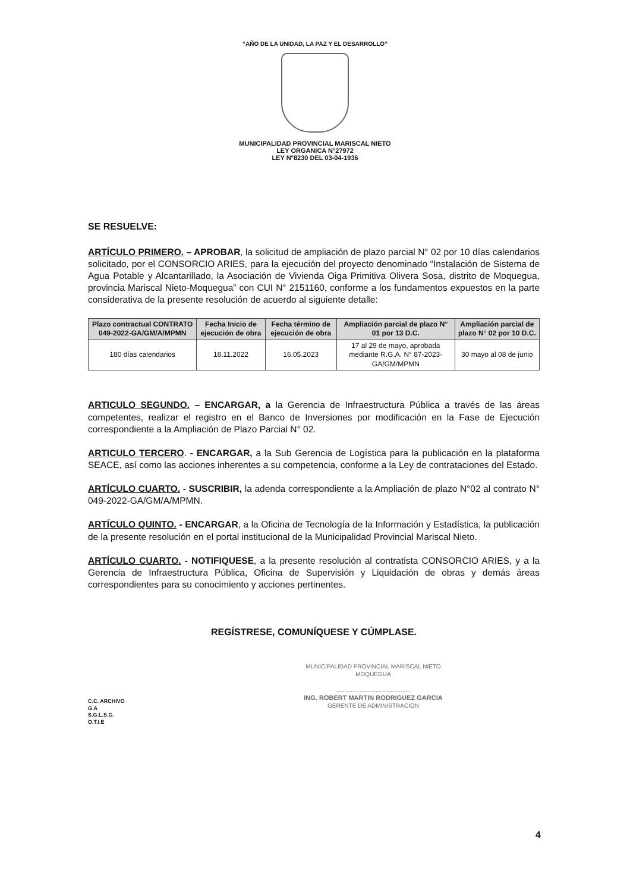“AÑO DE LA UNIDAD, LA PAZ Y EL DESARROLLO”
MUNICIPALIDAD PROVINCIAL MARISCAL NIETO
LEY ORGANICA N°27972
LEY N°8230 DEL 03-04-1936
SE RESUELVE:
ARTÍCULO PRIMERO. – APROBAR, la solicitud de ampliación de plazo parcial N° 02 por 10 días calendarios solicitado, por el CONSORCIO ARIES, para la ejecución del proyecto denominado “Instalación de Sistema de Agua Potable y Alcantarillado, la Asociación de Vivienda Oiga Primitiva Olivera Sosa, distrito de Moquegua, provincia Mariscal Nieto-Moquegua” con CUI N° 2151160, conforme a los fundamentos expuestos en la parte considerativa de la presente resolución de acuerdo al siguiente detalle:
| Plazo contractual CONTRATO 049-2022-GA/GM/A/MPMN | Fecha Inicio de ejecución de obra | Fecha término de ejecución de obra | Ampliación parcial de plazo N° 01 por 13 D.C. | Ampliación parcial de plazo N° 02 por 10 D.C. |
| --- | --- | --- | --- | --- |
| 180 días calendarios | 18.11.2022 | 16.05.2023 | 17 al 29 de mayo, aprobada mediante R.G.A. N° 87-2023-GA/GM/MPMN | 30 mayo al 08 de junio |
ARTICULO SEGUNDO. – ENCARGAR, a la Gerencia de Infraestructura Pública a través de las áreas competentes, realizar el registro en el Banco de Inversiones por modificación en la Fase de Ejecución correspondiente a la Ampliación de Plazo Parcial N° 02.
ARTICULO TERCERO. - ENCARGAR, a la Sub Gerencia de Logística para la publicación en la plataforma SEACE, así como las acciones inherentes a su competencia, conforme a la Ley de contrataciones del Estado.
ARTÍCULO CUARTO. - SUSCRIBIR, la adenda correspondiente a la Ampliación de plazo N°02 al contrato N° 049-2022-GA/GM/A/MPMN.
ARTÍCULO QUINTO. - ENCARGAR, a la Oficina de Tecnología de la Información y Estadística, la publicación de la presente resolución en el portal institucional de la Municipalidad Provincial Mariscal Nieto.
ARTÍCULO CUARTO. - NOTIFIQUESE, a la presente resolución al contratista CONSORCIO ARIES, y a la Gerencia de Infraestructura Pública, Oficina de Supervisión y Liquidación de obras y demás áreas correspondientes para su conocimiento y acciones pertinentes.
REGÍSTRESE, COMUNÍQUESE Y CÚMPLASE.
C.C. ARCHIVO
G.A
S.G.L.S.G.
O.T.I.E
MUNICIPALIDAD PROVINCIAL MARISCAL NIETO
MOQUEGUA
.............................................
ING. ROBERT MARTIN RODRIGUEZ GARCIA
GERENTE DE ADMINISTRACION
4